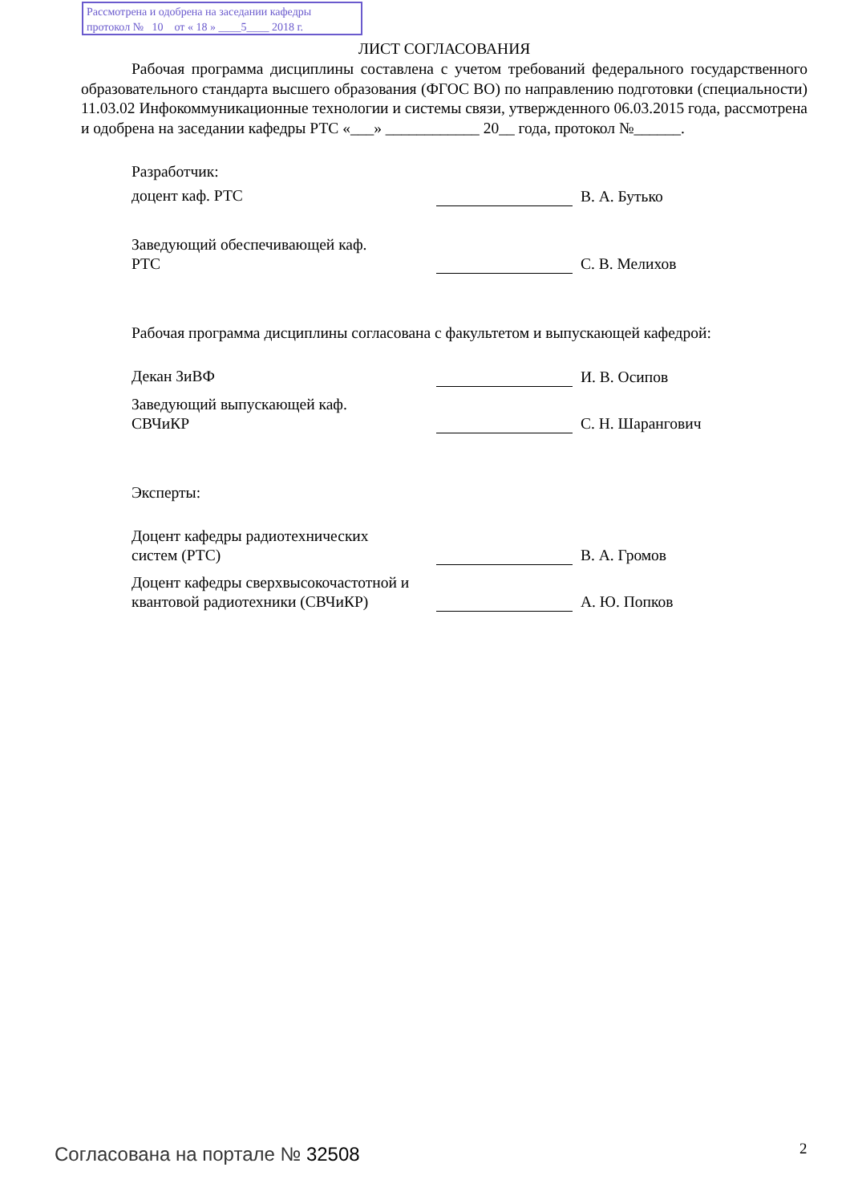Рассмотрена и одобрена на заседании кафедры
протокол № 10 от « 18 » ____5____ 2018 г.
ЛИСТ СОГЛАСОВАНИЯ
Рабочая программа дисциплины составлена с учетом требований федерального государственного образовательного стандарта высшего образования (ФГОС ВО) по направлению подготовки (специальности) 11.03.02 Инфокоммуникационные технологии и системы связи, утвержденного 06.03.2015 года, рассмотрена и одобрена на заседании кафедры РТС «___» ____________ 20__ года, протокол №______.
Разработчик:
доцент каф. РТС В. А. Бутько
Заведующий обеспечивающей каф.
РТС
С. В. Мелихов
Рабочая программа дисциплины согласована с факультетом и выпускающей кафедрой:
Декан ЗиВФ И. В. Осипов
Заведующий выпускающей каф.
СВЧиКР
С. Н. Шарангович
Эксперты:
Доцент кафедры радиотехнических
систем (РТС)
В. А. Громов
Доцент кафедры сверхвысокочастотной и квантовой радиотехники (СВЧиКР)
А. Ю. Попков
Согласована на портале № 32508 2